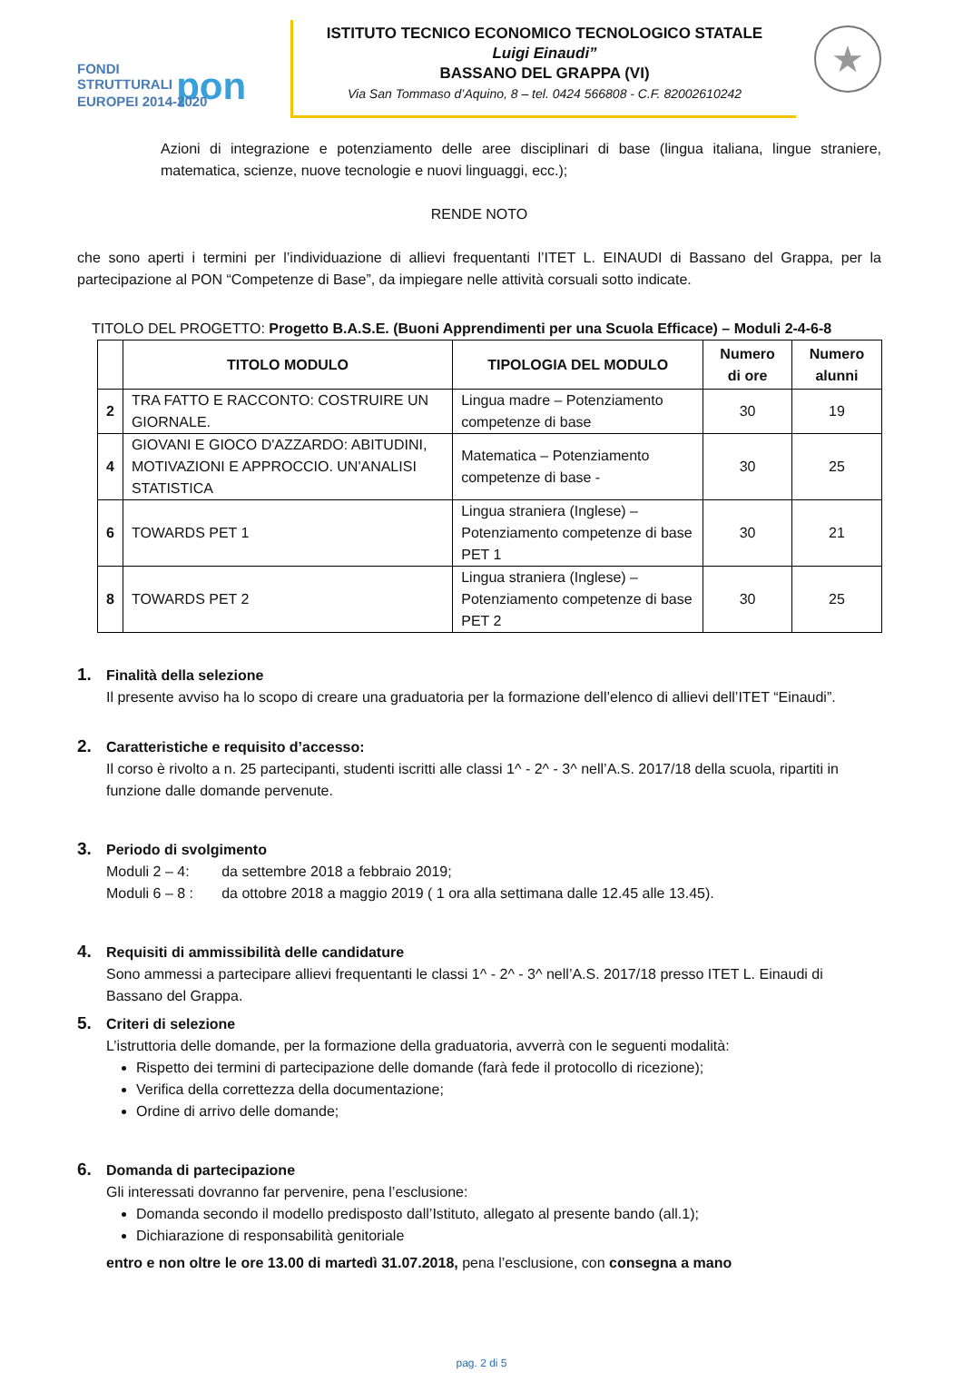FONDI
STRUTTURALI pon
EUROPEI 2014-2020
ISTITUTO TECNICO ECONOMICO TECNOLOGICO STATALE
Luigi Einaudi”
BASSANO DEL GRAPPA (VI)
Via San Tommaso d’Aquino, 8 – tel. 0424 566808 - C.F. 82002610242
★
Azioni di integrazione e potenziamento delle aree disciplinari di base (lingua italiana, lingue straniere, matematica, scienze, nuove tecnologie e nuovi linguaggi, ecc.);
RENDE NOTO
che sono aperti i termini per l’individuazione di allievi frequentanti l’ITET L. EINAUDI di Bassano del Grappa, per la partecipazione al PON “Competenze di Base”, da impiegare nelle attività corsuali sotto indicate.
TITOLO DEL PROGETTO: Progetto B.A.S.E. (Buoni Apprendimenti per una Scuola Efficace) – Moduli 2-4-6-8
| | TITOLO MODULO | TIPOLOGIA DEL MODULO | Numero di ore | Numero alunni |
| --- | --- | --- | --- | --- |
| 2 | TRA FATTO E RACCONTO: COSTRUIRE UN GIORNALE. | Lingua madre – Potenziamento competenze di base | 30 | 19 |
| 4 | GIOVANI E GIOCO D'AZZARDO: ABITUDINI, MOTIVAZIONI E APPROCCIO. UN'ANALISI STATISTICA | Matematica – Potenziamento competenze di base - | 30 | 25 |
| 6 | TOWARDS PET 1 | Lingua straniera (Inglese) – Potenziamento competenze di base PET 1 | 30 | 21 |
| 8 | TOWARDS PET 2 | Lingua straniera (Inglese) – Potenziamento competenze di base PET 2 | 30 | 25 |
1. Finalità della selezione
Il presente avviso ha lo scopo di creare una graduatoria per la formazione dell’elenco di allievi dell’ITET “Einaudi”.
2. Caratteristiche e requisito d’accesso:
Il corso è rivolto a n. 25 partecipanti, studenti iscritti alle classi 1^ - 2^ - 3^ nell’A.S. 2017/18 della scuola, ripartiti in funzione dalle domande pervenute.
3. Periodo di svolgimento
Moduli 2 – 4: da settembre 2018 a febbraio 2019;
Moduli 6 – 8 : da ottobre 2018 a maggio 2019 ( 1 ora alla settimana dalle 12.45 alle 13.45).
4. Requisiti di ammissibilità delle candidature
Sono ammessi a partecipare allievi frequentanti le classi 1^ - 2^ - 3^ nell’A.S. 2017/18 presso ITET L. Einaudi di Bassano del Grappa.
5. Criteri di selezione
L’istruttoria delle domande, per la formazione della graduatoria, avverrà con le seguenti modalità:
Rispetto dei termini di partecipazione delle domande (farà fede il protocollo di ricezione);
Verifica della correttezza della documentazione;
Ordine di arrivo delle domande;
6. Domanda di partecipazione
Gli interessati dovranno far pervenire, pena l’esclusione:
Domanda secondo il modello predisposto dall’Istituto, allegato al presente bando (all.1);
Dichiarazione di responsabilità genitoriale
entro e non oltre le ore 13.00 di martedì 31.07.2018, pena l’esclusione, con consegna a mano
pag. 2 di 5